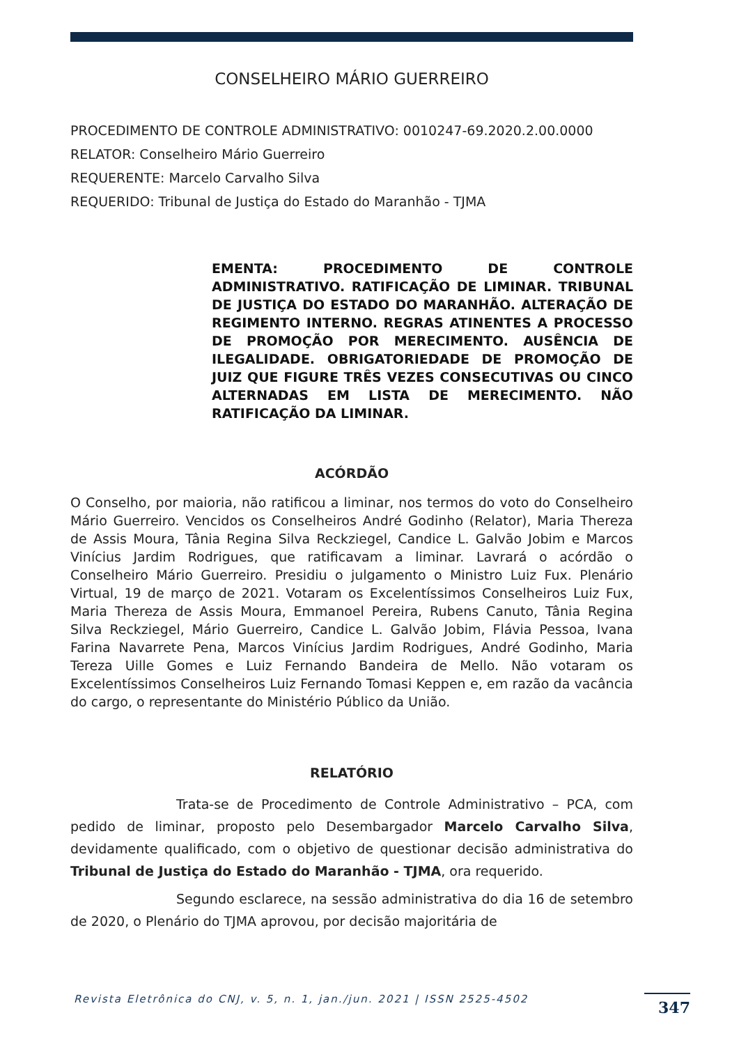CONSELHEIRO MÁRIO GUERREIRO
PROCEDIMENTO DE CONTROLE ADMINISTRATIVO: 0010247-69.2020.2.00.0000
RELATOR: Conselheiro Mário Guerreiro
REQUERENTE: Marcelo Carvalho Silva
REQUERIDO: Tribunal de Justiça do Estado do Maranhão - TJMA
EMENTA: PROCEDIMENTO DE CONTROLE ADMINISTRATIVO. RATIFICAÇÃO DE LIMINAR. TRIBUNAL DE JUSTIÇA DO ESTADO DO MARANHÃO. ALTERAÇÃO DE REGIMENTO INTERNO. REGRAS ATINENTES A PROCESSO DE PROMOÇÃO POR MERECIMENTO. AUSÊNCIA DE ILEGALIDADE. OBRIGATORIEDADE DE PROMOÇÃO DE JUIZ QUE FIGURE TRÊS VEZES CONSECUTIVAS OU CINCO ALTERNADAS EM LISTA DE MERECIMENTO. NÃO RATIFICAÇÃO DA LIMINAR.
ACÓRDÃO
O Conselho, por maioria, não ratificou a liminar, nos termos do voto do Conselheiro Mário Guerreiro. Vencidos os Conselheiros André Godinho (Relator), Maria Thereza de Assis Moura, Tânia Regina Silva Reckziegel, Candice L. Galvão Jobim e Marcos Vinícius Jardim Rodrigues, que ratificavam a liminar. Lavrará o acórdão o Conselheiro Mário Guerreiro. Presidiu o julgamento o Ministro Luiz Fux. Plenário Virtual, 19 de março de 2021. Votaram os Excelentíssimos Conselheiros Luiz Fux, Maria Thereza de Assis Moura, Emmanoel Pereira, Rubens Canuto, Tânia Regina Silva Reckziegel, Mário Guerreiro, Candice L. Galvão Jobim, Flávia Pessoa, Ivana Farina Navarrete Pena, Marcos Vinícius Jardim Rodrigues, André Godinho, Maria Tereza Uille Gomes e Luiz Fernando Bandeira de Mello. Não votaram os Excelentíssimos Conselheiros Luiz Fernando Tomasi Keppen e, em razão da vacância do cargo, o representante do Ministério Público da União.
RELATÓRIO
Trata-se de Procedimento de Controle Administrativo – PCA, com pedido de liminar, proposto pelo Desembargador Marcelo Carvalho Silva, devidamente qualificado, com o objetivo de questionar decisão administrativa do Tribunal de Justiça do Estado do Maranhão - TJMA, ora requerido.
Segundo esclarece, na sessão administrativa do dia 16 de setembro de 2020, o Plenário do TJMA aprovou, por decisão majoritária de
Revista Eletrônica do CNJ, v. 5, n. 1, jan./jun. 2021 | ISSN 2525-4502
347